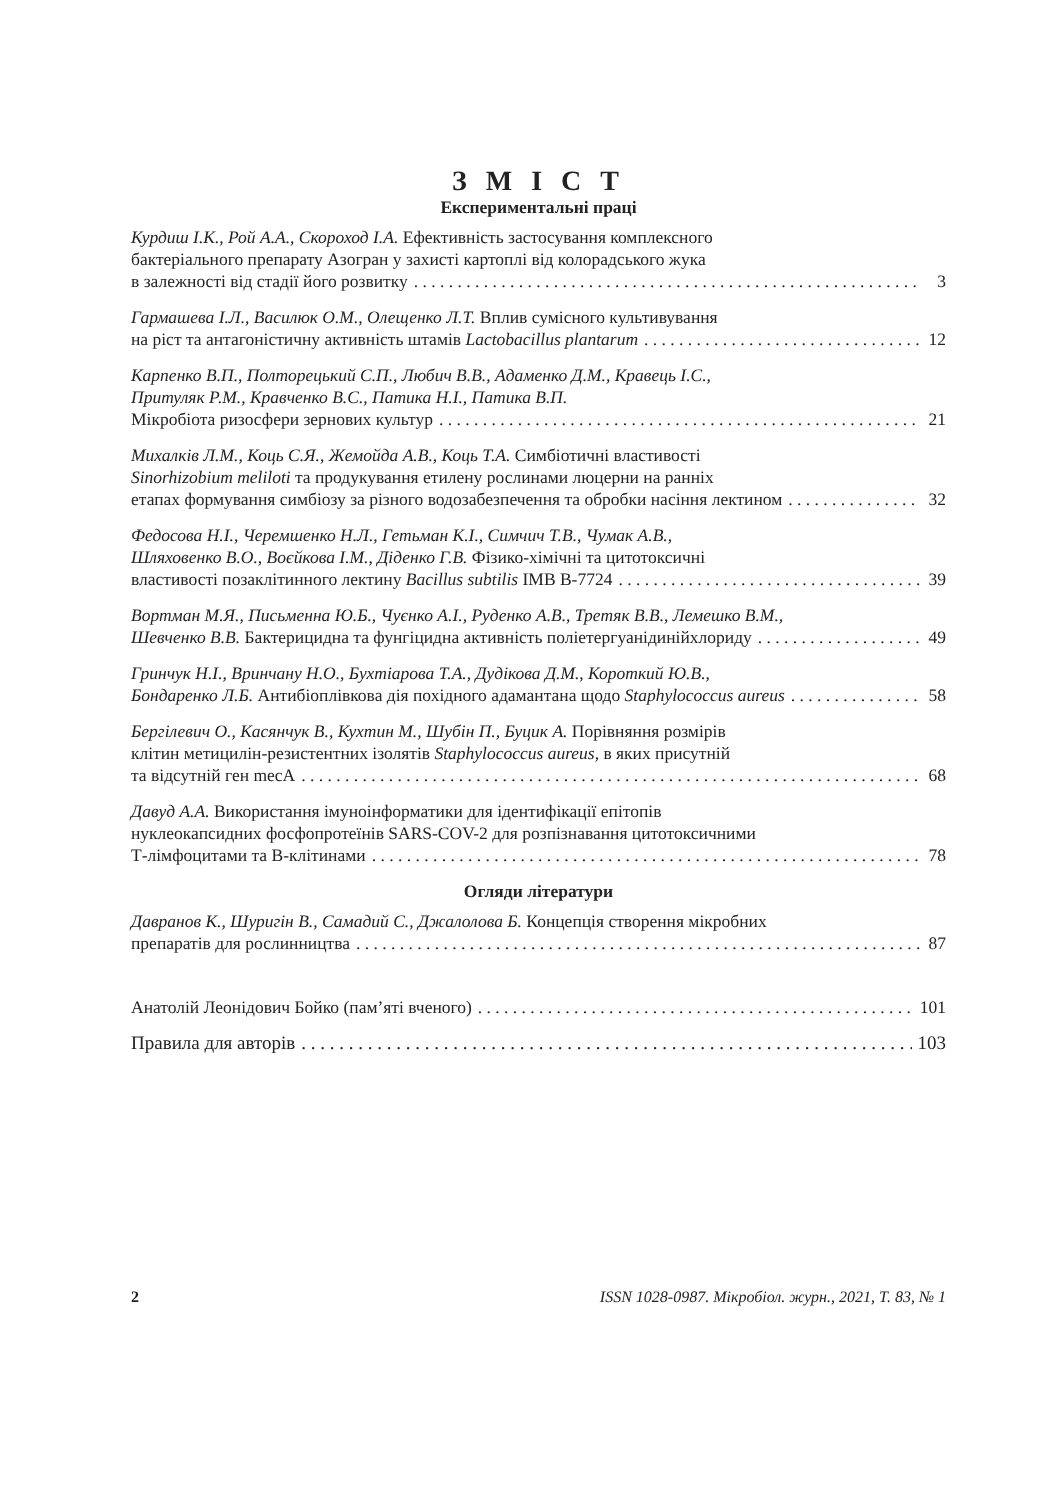З М І С Т
Експериментальні праці
Курдиш І.К., Рой А.А., Скороход І.А. Ефективність застосування комплексного
бактеріального препарату Азогран у захисті картоплі від колорадського жука
в залежності від стадії його розвитку 3
Гармашева І.Л., Василюк О.М., Олещенко Л.Т. Вплив сумісного культивування
на ріст та антагоністичну активність штамів Lactobacillus plantarum 12
Карпенко В.П., Полторецький С.П., Любич В.В., Адаменко Д.М., Кравець І.С.,
Притуляк Р.М., Кравченко В.С., Патика Н.І., Патика В.П.
Мікробіота ризосфери зернових культур 21
Михалків Л.М., Коць С.Я., Жемойда А.В., Коць Т.А. Симбіотичні властивості
Sinorhizobium meliloti та продукування етилену рослинами люцерни на ранніх
етапах формування симбіозу за різного водозабезпечення та обробки насіння лектином 32
Федосова Н.І., Черемшенко Н.Л., Гетьман К.І., Симчич Т.В., Чумак А.В.,
Шляховенко В.О., Воєйкова І.М., Діденко Г.В. Фізико-хімічні та цитотоксичні
властивості позаклітинного лектину Bacillus subtilis IMB B-7724 39
Вортман М.Я., Письменна Ю.Б., Чуєнко А.І., Руденко А.В., Третяк В.В., Лемешко В.М.,
Шевченко В.В. Бактерицидна та фунгіцидна активність поліетергуанідинійхлориду 49
Гринчук Н.І., Вринчану Н.О., Бухтіарова Т.А., Дудікова Д.М., Короткий Ю.В.,
Бондаренко Л.Б. Антибіоплівкова дія похідного адамантана щодо Staphylococcus aureus 58
Бергілевич О., Касянчук В., Кухтин М., Шубін П., Буцик А. Порівняння розмірів
клітин метицилін-резистентних ізолятів Staphylococcus aureus, в яких присутній
та відсутній ген mecA 68
Давуд А.А. Використання імуноінформатики для ідентифікації епітопів
нуклеокапсидних фосфопротеїнів SARS-COV-2 для розпізнавання цитотоксичними
Т-лімфоцитами та В-клітинами 78
Огляди літератури
Давранов К., Шуригін В., Самадий С., Джалолова Б. Концепція створення мікробних
препаратів для рослинництва 87
Анатолій Леонідович Бойко (пам’яті вченого) 101
Правила для авторів 103
2 ISSN 1028-0987. Мікробіол. журн., 2021, Т. 83, № 1